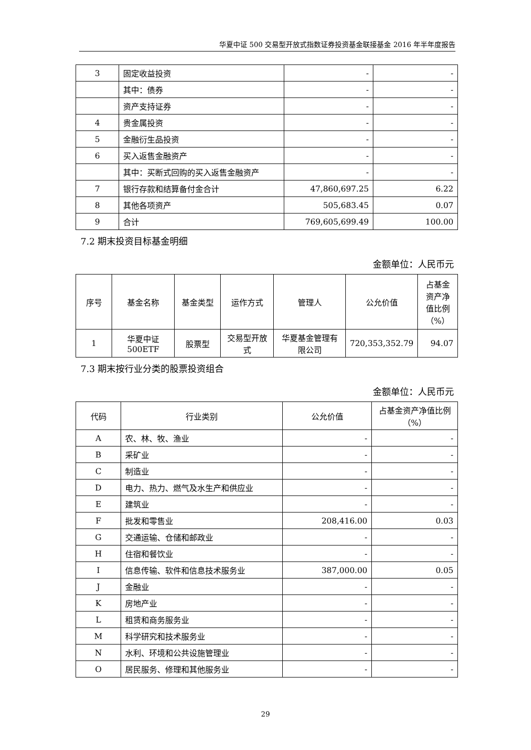华夏中证 500 交易型开放式指数证券投资基金联接基金 2016 年半年度报告
| 3 | 固定收益投资 | - | - |
| | 其中：债券 | - | - |
| | 资产支持证券 | - | - |
| 4 | 贵金属投资 | - | - |
| 5 | 金融衍生品投资 | - | - |
| 6 | 买入返售金融资产 | - | - |
| | 其中：买断式回购的买入返售金融资产 | - | - |
| 7 | 银行存款和结算备付金合计 | 47,860,697.25 | 6.22 |
| 8 | 其他各项资产 | 505,683.45 | 0.07 |
| 9 | 合计 | 769,605,699.49 | 100.00 |
7.2 期末投资目标基金明细
金额单位：人民币元
| 序号 | 基金名称 | 基金类型 | 运作方式 | 管理人 | 公允价值 | 占基金资产净值比例（%） |
| --- | --- | --- | --- | --- | --- | --- |
| 1 | 华夏中证500ETF | 股票型 | 交易型开放式 | 华夏基金管理有限公司 | 720,353,352.79 | 94.07 |
7.3 期末按行业分类的股票投资组合
金额单位：人民币元
| 代码 | 行业类别 | 公允价值 | 占基金资产净值比例（%） |
| --- | --- | --- | --- |
| A | 农、林、牧、渔业 | - | - |
| B | 采矿业 | - | - |
| C | 制造业 | - | - |
| D | 电力、热力、燃气及水生产和供应业 | - | - |
| E | 建筑业 | - | - |
| F | 批发和零售业 | 208,416.00 | 0.03 |
| G | 交通运输、仓储和邮政业 | - | - |
| H | 住宿和餐饮业 | - | - |
| I | 信息传输、软件和信息技术服务业 | 387,000.00 | 0.05 |
| J | 金融业 | - | - |
| K | 房地产业 | - | - |
| L | 租赁和商务服务业 | - | - |
| M | 科学研究和技术服务业 | - | - |
| N | 水利、环境和公共设施管理业 | - | - |
| O | 居民服务、修理和其他服务业 | - | - |
29